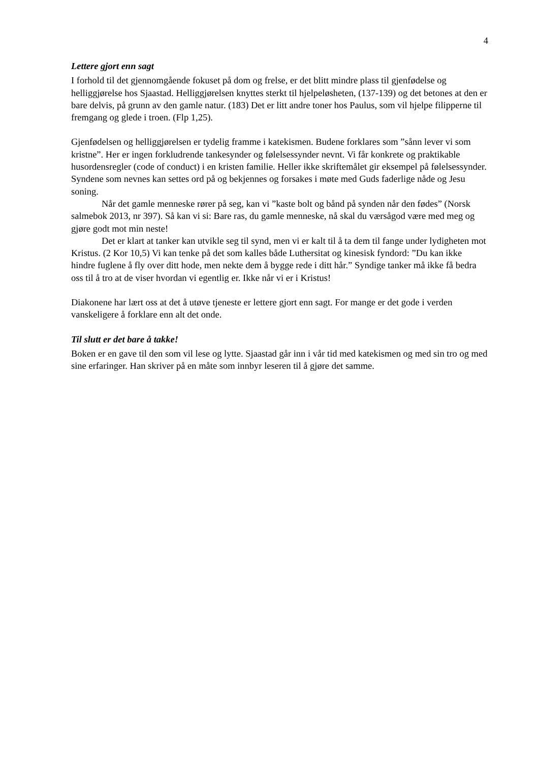4
Lettere gjort enn sagt
I forhold til det gjennomgående fokuset på dom og frelse, er det blitt mindre plass til gjenfødelse og helliggjørelse hos Sjaastad. Helliggjørelsen knyttes sterkt til hjelpeløsheten, (137-139) og det betones at den er bare delvis, på grunn av den gamle natur. (183) Det er litt andre toner hos Paulus, som vil hjelpe filipperne til fremgang og glede i troen. (Flp 1,25).
Gjenfødelsen og helliggjørelsen er tydelig framme i katekismen. Budene forklares som ”sånn lever vi som kristne”. Her er ingen forkludrende tankesynder og følelsessynder nevnt. Vi får konkrete og praktikable husordensregler (code of conduct) i en kristen familie. Heller ikke skriftemålet gir eksempel på følelsessynder. Syndene som nevnes kan settes ord på og bekjennes og forsakes i møte med Guds faderlige nåde og Jesu soning.
Når det gamle menneske rører på seg, kan vi ”kaste bolt og bånd på synden når den fødes” (Norsk salmebok 2013, nr 397). Så kan vi si: Bare ras, du gamle menneske, nå skal du værsågod være med meg og gjøre godt mot min neste!
Det er klart at tanker kan utvikle seg til synd, men vi er kalt til å ta dem til fange under lydigheten mot Kristus. (2 Kor 10,5) Vi kan tenke på det som kalles både Luthersitat og kinesisk fyndord: ”Du kan ikke hindre fuglene å fly over ditt hode, men nekte dem å bygge rede i ditt hår.” Syndige tanker må ikke få bedra oss til å tro at de viser hvordan vi egentlig er. Ikke når vi er i Kristus!
Diakonene har lært oss at det å utøve tjeneste er lettere gjort enn sagt. For mange er det gode i verden vanskeligere å forklare enn alt det onde.
Til slutt er det bare å takke!
Boken er en gave til den som vil lese og lytte. Sjaastad går inn i vår tid med katekismen og med sin tro og med sine erfaringer. Han skriver på en måte som innbyr leseren til å gjøre det samme.